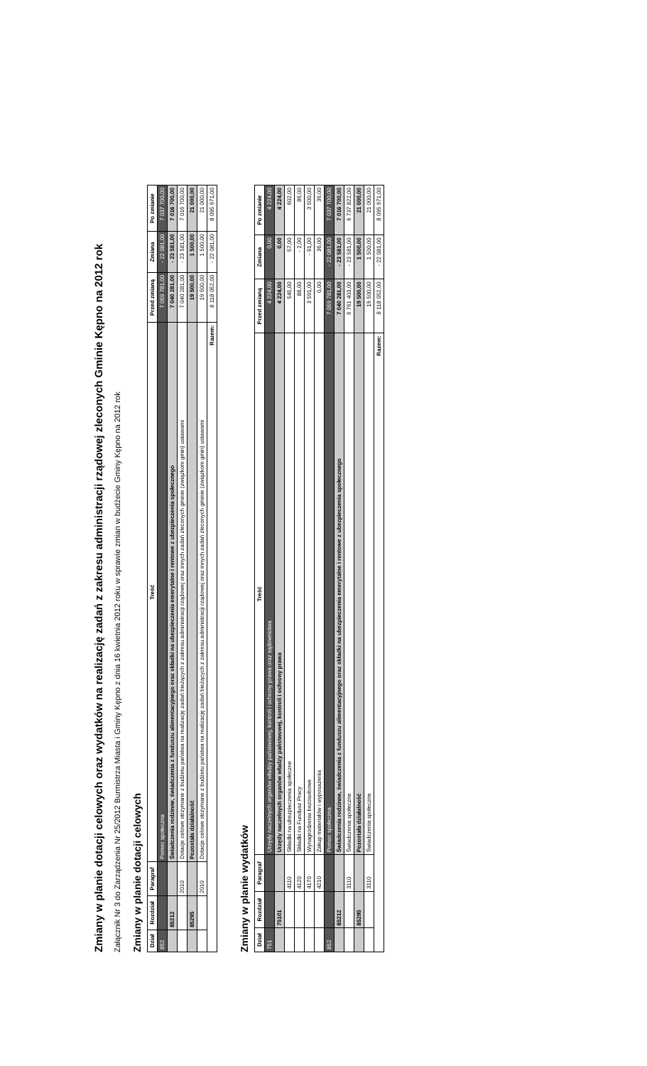Zmiany w planie dotacji celowych oraz wydatków na realizację zadań z zakresu administracji rządowej zleconych Gminie Kępno na 2012 rok
Załącznik Nr 3 do Zarządzenia Nr 25/2012 Burmistrza Miasta i Gminy Kępno z dnia 16 kwietnia 2012 roku w sprawie zmian w budżecie Gminy Kępno na 2012 rok
Zmiany w planie dotacji celowych
| Dział | Rozdział | Paragraf | Treść | Przed zmianą | Zmiana | Po zmianie |
| --- | --- | --- | --- | --- | --- | --- |
| 852 | | | Pomoc społeczna | 7 059 781,00 | - 22 081,00 | 7 037 700,00 |
| | 85212 | | Świadczenia rodzinne, świadczenia z funduszu alimentacyjnego oraz składki na ubezpieczenia emerytalne i rentowe z ubezpieczenia społecznego | 7 040 281,00 | - 23 581,00 | 7 016 700,00 |
| | | 2010 | Dotacje celowe otrzymane z budżetu państwa na realizację zadań bieżących z zakresu administracji rządowej oraz innych zadań zleconych gminie (związkom gmin) ustawami | 7 040 281,00 | - 23 581,00 | 7 016 700,00 |
| | 85295 | | Pozostała działalność | 19 500,00 | 1 500,00 | 21 000,00 |
| | | 2010 | Dotacje celowe otrzymane z budżetu państwa na realizację zadań bieżących z zakresu administracji rządowej oraz innych zadań zleconych gminie (związkom gmin) ustawami | 19 500,00 | 1 500,00 | 21 000,00 |
| Razem: | | | | 8 118 052,00 | - 22 081,00 | 8 095 971,00 |
Zmiany w planie wydatków
| Dział | Rozdział | Paragraf | Treść | Przed zmianą | Zmiana | Po zmianie |
| --- | --- | --- | --- | --- | --- | --- |
| 751 | | | Urzędy naczelnych organów władzy państwowej, kontroli i ochrony prawa oraz sądownictwa | 4 224,00 | 0,00 | 4 224,00 |
| | 75101 | | Urzędy naczelnych organów władzy państwowej, kontroli i ochrony prawa | 4 224,00 | 0,00 | 4 224,00 |
| | | 4110 | Składki na ubezpieczenia społeczne | 545,00 | 57,00 | 602,00 |
| | | 4120 | Składki na Fundusz Pracy | 88,00 | - 2,00 | 86,00 |
| | | 4170 | Wynagrodzenia bezosobowe | 3 591,00 | - 91,00 | 3 500,00 |
| | | 4210 | Zakup materiałów i wyposażenia | 0,00 | 36,00 | 36,00 |
| 852 | | | Pomoc społeczna | 7 059 781,00 | - 22 081,00 | 7 037 700,00 |
| | 85212 | | Świadczenia rodzinne, świadczenia z funduszu alimentacyjnego oraz składki na ubezpieczenia emerytalne i rentowe z ubezpieczenia społecznego | 7 040 281,00 | - 23 581,00 | 7 016 700,00 |
| | | 3110 | Świadczenia społeczne | 6 761 403,00 | - 23 581,00 | 6 737 822,00 |
| | 85295 | | Pozostała działalność | 19 500,00 | 1 500,00 | 21 000,00 |
| | | 3110 | Świadczenia społeczne | 19 500,00 | 1 500,00 | 21 000,00 |
| Razem: | | | | 8 118 052,00 | - 22 081,00 | 8 095 971,00 |